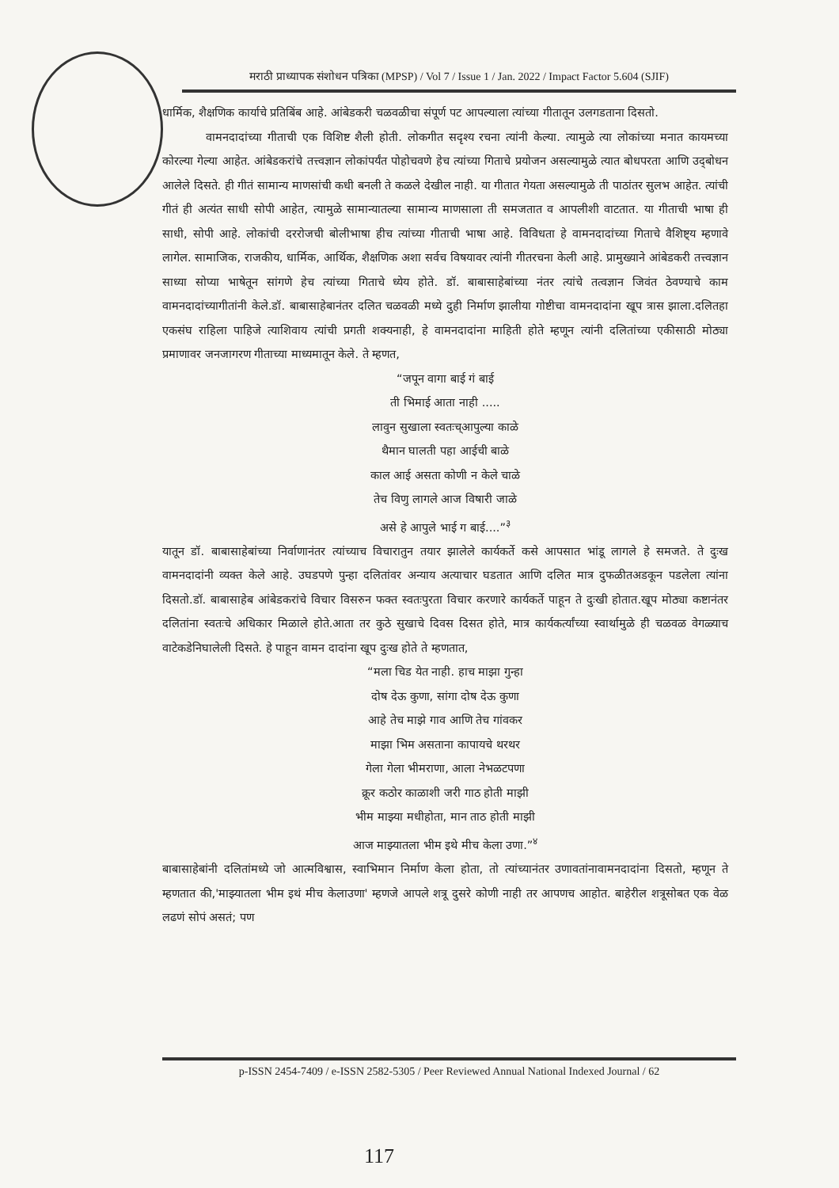मराठी प्राध्यापक संशोधन पत्रिका (MPSP) / Vol 7 / Issue 1 / Jan. 2022 / Impact Factor 5.604 (SJIF)
धार्मिक, शैक्षणिक कार्याचे प्रतिबिंब आहे. आंबेडकरी चळवळीचा संपूर्ण पट आपल्याला त्यांच्या गीतातून उलगडताना दिसतो.
वामनदादांच्या गीताची एक विशिष्ट शैली होती. लोकगीत सदृश्य रचना त्यांनी केल्या. त्यामुळे त्या लोकांच्या मनात कायमच्या कोरल्या गेल्या आहेत. आंबेडकरांचे तत्त्वज्ञान लोकांपर्यंत पोहोचवणे हेच त्यांच्या गिताचे प्रयोजन असल्यामुळे त्यात बोधपरता आणि उद्‌बोधन आलेले दिसते. ही गीतं सामान्य माणसांची कधी बनली ते कळले देखील नाही. या गीतात गेयता असल्यामुळे ती पाठांतर सुलभ आहेत. त्यांची गीतं ही अत्यंत साधी सोपी आहेत, त्यामुळे सामान्यातल्या सामान्य माणसाला ती समजतात व आपलीशी वाटतात. या गीताची भाषा ही साधी, सोपी आहे. लोकांची दररोजची बोलीभाषा हीच त्यांच्या गीताची भाषा आहे. विविधता हे वामनदादांच्या गिताचे वैशिष्ट्य म्हणावे लागेल. सामाजिक, राजकीय, धार्मिक, आर्थिक, शैक्षणिक अशा सर्वच विषयावर त्यांनी गीतरचना केली आहे. प्रामुख्याने आंबेडकरी तत्त्वज्ञान साध्या सोप्या भाषेतून सांगणे हेच त्यांच्या गिताचे ध्येय होते. डॉ. बाबासाहेबांच्या नंतर त्यांचे तत्वज्ञान जिवंत ठेवण्याचे काम वामनदादांच्यागीतांनी केले.डॉ. बाबासाहेबानंतर दलित चळवळी मध्ये दुही निर्माण झालीया गोष्टीचा वामनदादांना खूप त्रास झाला.दलितहा एकसंघ राहिला पाहिजे त्याशिवाय त्यांची प्रगती शक्यनाही, हे वामनदादांना माहिती होते म्हणून त्यांनी दलितांच्या एकीसाठी मोठ्या प्रमाणावर जनजागरण गीताच्या माध्यमातून केले. ते म्हणत,
“जपून वागा बाई गं बाई
ती भिमाई आता नाही .....
लावुन सुखाला स्वतःच्आपुल्या काळे
थैमान घालती पहा आईची बाळे
काल आई असता कोणी न केले चाळे
तेच विणु लागले आज विषारी जाळे
असे हे आपुले भाई ग बाई....”<sup>३</sup>
यातून डॉ. बाबासाहेबांच्या निर्वाणानंतर त्यांच्याच विचारातुन तयार झालेले कार्यकर्ते कसे आपसात भांडू लागले हे समजते. ते दुःख वामनदादांनी व्यक्त केले आहे. उघडपणे पुन्हा दलितांवर अन्याय अत्याचार घडतात आणि दलित मात्र दुफळीतअडकून पडलेला त्यांना दिसतो.डॉ. बाबासाहेब आंबेडकरांचे विचार विसरुन फक्त स्वतःपुरता विचार करणारे कार्यकर्ते पाहून ते दुःखी होतात.खूप मोठ्या कष्टानंतर दलितांना स्वतःचे अधिकार मिळाले होते.आता तर कुठे सुखाचे दिवस दिसत होते, मात्र कार्यकर्त्यांच्या स्वार्थामुळे ही चळवळ वेगळ्याच वाटेकडेनिघालेली दिसते. हे पाहून वामन दादांना खूप दुःख होते ते म्हणतात,
“मला चिड येत नाही. हाच माझा गुन्हा
दोष देऊ कुणा, सांगा दोष देऊ कुणा
आहे तेच माझे गाव आणि तेच गांवकर
माझा भिम असताना कापायचे थरथर
गेला गेला भीमराणा, आला नेभळटपणा
क्रूर कठोर काळाशी जरी गाठ होती माझी
भीम माझ्या मधीहोता, मान ताठ होती माझी
आज माझ्यातला भीम इथे मीच केला उणा.”<sup>४</sup>
बाबासाहेबांनी दलितांमध्ये जो आत्मविश्वास, स्वाभिमान निर्माण केला होता, तो त्यांच्यानंतर उणावतांनावामनदादांना दिसतो, म्हणून ते म्हणतात की,'माझ्यातला भीम इथं मीच केलाउणा' म्हणजे आपले शत्रू दुसरे कोणी नाही तर आपणच आहोत. बाहेरील शत्रूसोबत एक वेळ लढणं सोपं असतं; पण
p-ISSN 2454-7409 / e-ISSN 2582-5305 / Peer Reviewed Annual National Indexed Journal / 62
117